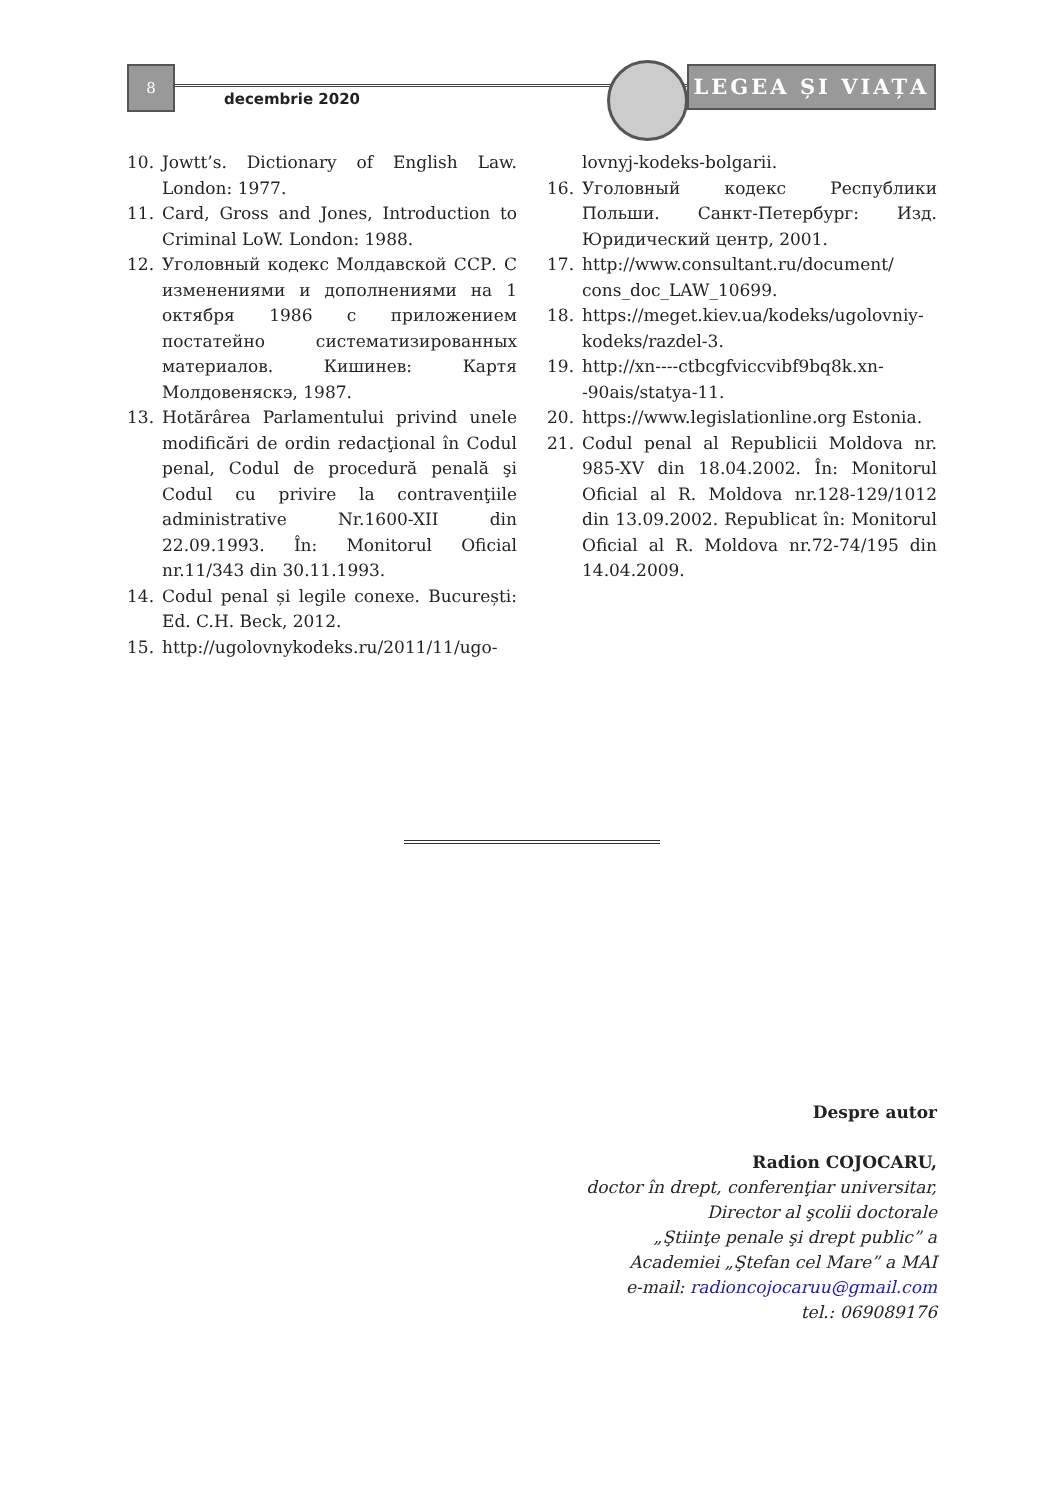8
decembrie 2020
LEGEA ȘI VIAȚA
10. Jowtt’s. Dictionary of English Law. London: 1977.
11. Card, Gross and Jones, Introduction to Criminal LoW. London: 1988.
12. Уголовный кодекс Молдавской ССР. С изменениями и дополнениями на 1 октября 1986 с приложением постатейно систематизированных материалов. Кишинев: Картя Молдовеняскэ, 1987.
13. Hotărârea Parlamentului privind unele modificări de ordin redacţional în Codul penal, Codul de procedură penală şi Codul cu privire la contravenţiile administrative Nr.1600-XII din 22.09.1993. În: Monitorul Oficial nr.11/343 din 30.11.1993.
14. Codul penal și legile conexe. București: Ed. C.H. Beck, 2012.
15. http://ugolovnykodeks.ru/2011/11/ugo-
lovnyj-kodeks-bolgarii.
16. Уголовный кодекс Республики Польши. Санкт-Петербург: Изд. Юридический центр, 2001.
17. http://www.consultant.ru/document/ cons_doc_LAW_10699.
18. https://meget.kiev.ua/kodeks/ugolovniy-kodeks/razdel-3.
19. http://xn----ctbcgfviccvibf9bq8k.xn--90ais/statya-11.
20. https://www.legislationline.org Estonia.
21. Codul penal al Republicii Moldova nr. 985-XV din 18.04.2002. În: Monitorul Oficial al R. Moldova nr.128-129/1012 din 13.09.2002. Republicat în: Monitorul Oficial al R. Moldova nr.72-74/195 din 14.04.2009.
Despre autor
Radion COJOCARU,
doctor în drept, conferenţiar universitar,
Director al şcolii doctorale
„Ştiinţe penale şi drept public” a
Academiei „Ştefan cel Mare” a MAI
e-mail: radioncojocaruu@gmail.com
tel.: 069089176